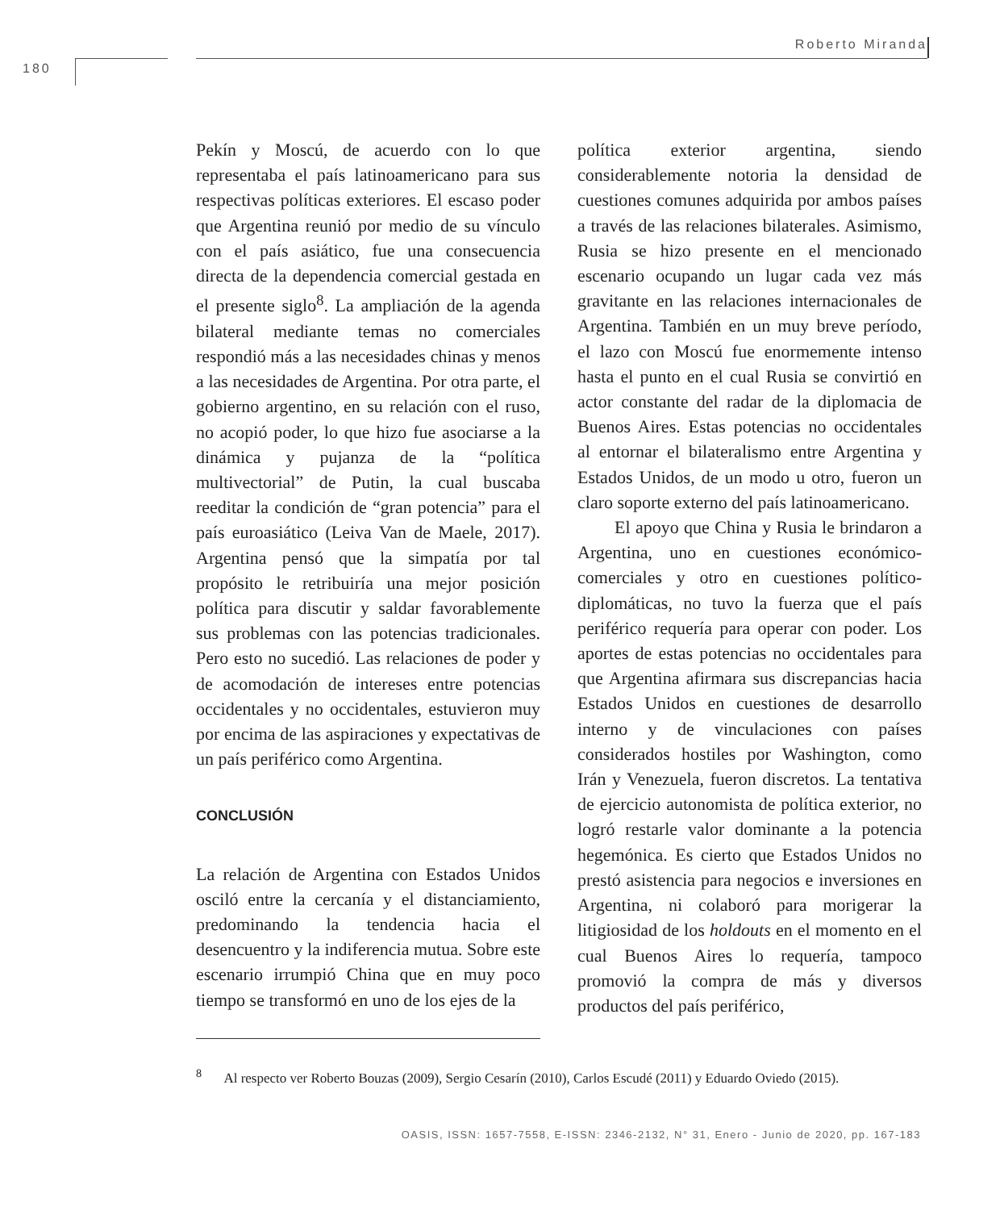Roberto Miranda
180
Pekín y Moscú, de acuerdo con lo que representaba el país latinoamericano para sus respectivas políticas exteriores. El escaso poder que Argentina reunió por medio de su vínculo con el país asiático, fue una consecuencia directa de la dependencia comercial gestada en el presente siglo<sup>8</sup>. La ampliación de la agenda bilateral mediante temas no comerciales respondió más a las necesidades chinas y menos a las necesidades de Argentina. Por otra parte, el gobierno argentino, en su relación con el ruso, no acopió poder, lo que hizo fue asociarse a la dinámica y pujanza de la “política multivectorial” de Putin, la cual buscaba reeditar la condición de “gran potencia” para el país euroasiático (Leiva Van de Maele, 2017). Argentina pensó que la simpatía por tal propósito le retribuiría una mejor posición política para discutir y saldar favorablemente sus problemas con las potencias tradicionales. Pero esto no sucedió. Las relaciones de poder y de acomodación de intereses entre potencias occidentales y no occidentales, estuvieron muy por encima de las aspiraciones y expectativas de un país periférico como Argentina.
CONCLUSIÓN
La relación de Argentina con Estados Unidos osciló entre la cercanía y el distanciamiento, predominando la tendencia hacia el desencuentro y la indiferencia mutua. Sobre este escenario irrumpió China que en muy poco tiempo se transformó en uno de los ejes de la
política exterior argentina, siendo considerablemente notoria la densidad de cuestiones comunes adquirida por ambos países a través de las relaciones bilaterales. Asimismo, Rusia se hizo presente en el mencionado escenario ocupando un lugar cada vez más gravitante en las relaciones internacionales de Argentina. También en un muy breve período, el lazo con Moscú fue enormemente intenso hasta el punto en el cual Rusia se convirtió en actor constante del radar de la diplomacia de Buenos Aires. Estas potencias no occidentales al entornar el bilateralismo entre Argentina y Estados Unidos, de un modo u otro, fueron un claro soporte externo del país latinoamericano.
El apoyo que China y Rusia le brindaron a Argentina, uno en cuestiones económico-comerciales y otro en cuestiones político-diplomáticas, no tuvo la fuerza que el país periférico requería para operar con poder. Los aportes de estas potencias no occidentales para que Argentina afirmara sus discrepancias hacia Estados Unidos en cuestiones de desarrollo interno y de vinculaciones con países considerados hostiles por Washington, como Irán y Venezuela, fueron discretos. La tentativa de ejercicio autonomista de política exterior, no logró restarle valor dominante a la potencia hegemónica. Es cierto que Estados Unidos no prestó asistencia para negocios e inversiones en Argentina, ni colaboró para morigerar la litigiosidad de los holdouts en el momento en el cual Buenos Aires lo requería, tampoco promovió la compra de más y diversos productos del país periférico,
<sup>8</sup> Al respecto ver Roberto Bouzas (2009), Sergio Cesarín (2010), Carlos Escudé (2011) y Eduardo Oviedo (2015).
OASIS, ISSN: 1657-7558, E-ISSN: 2346-2132, N° 31, Enero - Junio de 2020, pp. 167-183